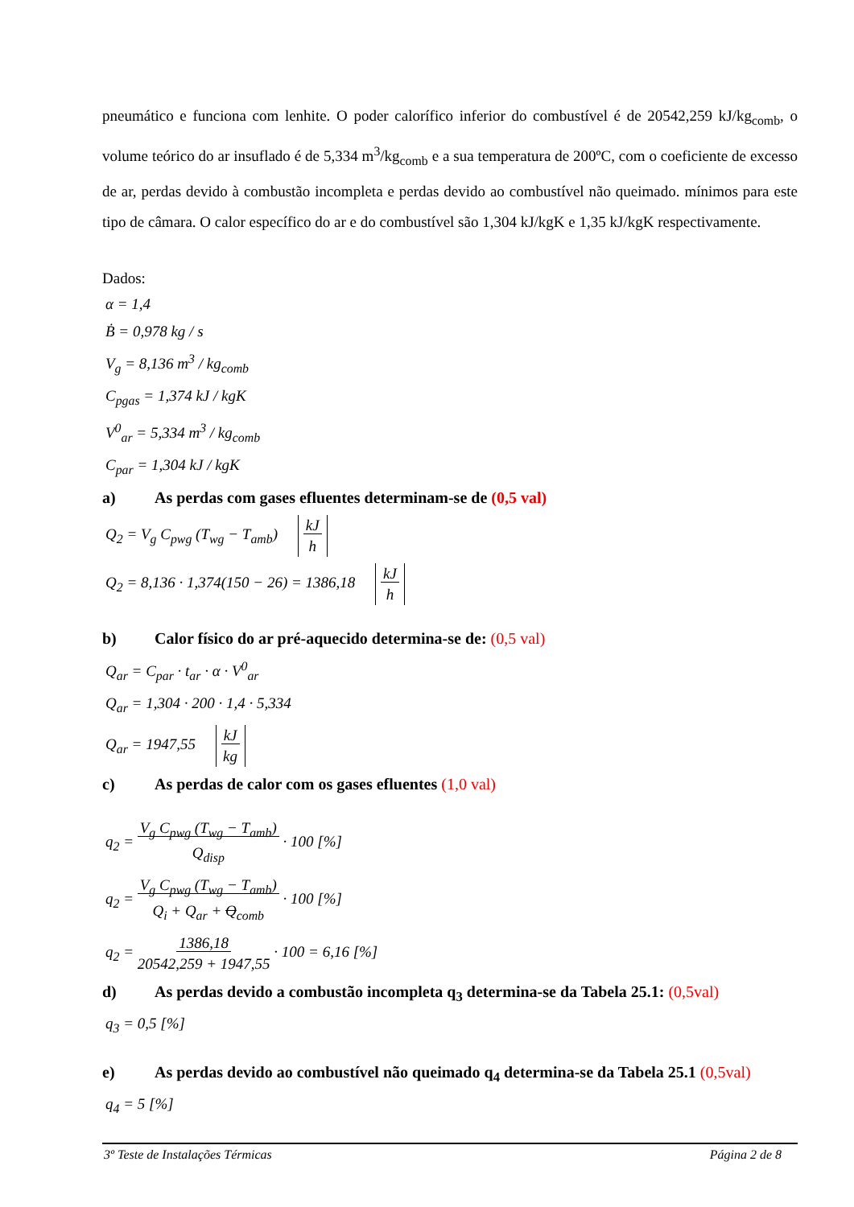pneumático e funciona com lenhite. O poder calorífico inferior do combustível é de 20542,259 kJ/kg<sub>comb</sub>, o volume teórico do ar insuflado é de 5,334 m<sup>3</sup>/kg<sub>comb</sub> e a sua temperatura de 200ºC, com o coeficiente de excesso de ar, perdas devido à combustão incompleta e perdas devido ao combustível não queimado. mínimos para este tipo de câmara. O calor específico do ar e do combustível são 1,304 kJ/kgK e 1,35 kJ/kgK respectivamente.
Dados:
α = 1,4
Ḃ = 0,978 kg / s
V<sub>g</sub> = 8,136 m<sup>3</sup> / kg<sub>comb</sub>
C<sub>pgas</sub> = 1,374 kJ / kgK
V<sup>0</sup><sub>ar</sub> = 5,334 m<sup>3</sup> / kg<sub>comb</sub>
C<sub>par</sub> = 1,304 kJ / kgK
a) As perdas com gases efluentes determinam-se de (0,5 val)
Q<sub>2</sub> = V<sub>g</sub> C<sub>pwg</sub> (T<sub>wg</sub> − T<sub>amb</sub>) kJ
h
Q<sub>2</sub> = 8,136 · 1,374(150 − 26) = 1386,18 kJ
h
b) Calor físico do ar pré-aquecido determina-se de: (0,5 val)
Q<sub>ar</sub> = C<sub>par</sub> · t<sub>ar</sub> · α · V<sup>0</sup><sub>ar</sub>
Q<sub>ar</sub> = 1,304 · 200 · 1,4 · 5,334
Q<sub>ar</sub> = 1947,55 kJ
kg
c) As perdas de calor com os gases efluentes (1,0 val)
q<sub>2</sub> = V<sub>g</sub> C<sub>pwg</sub> (T<sub>wg</sub> − T<sub>amb</sub>)
Q<sub>disp</sub> · 100 [%]
q<sub>2</sub> = V<sub>g</sub> C<sub>pwg</sub> (T<sub>wg</sub> − T<sub>amb</sub>)
Q<sub>i</sub> + Q<sub>ar</sub> + Q<sub>comb</sub> · 100 [%]
q<sub>2</sub> = 1386,18
20542,259 + 1947,55 · 100 = 6,16 [%]
d) As perdas devido a combustão incompleta q<sub>3</sub> determina-se da Tabela 25.1: (0,5val)
q<sub>3</sub> = 0,5 [%]
e) As perdas devido ao combustível não queimado q<sub>4</sub> determina-se da Tabela 25.1 (0,5val)
q<sub>4</sub> = 5 [%]
3º Teste de Instalações Térmicas Página 2 de 8